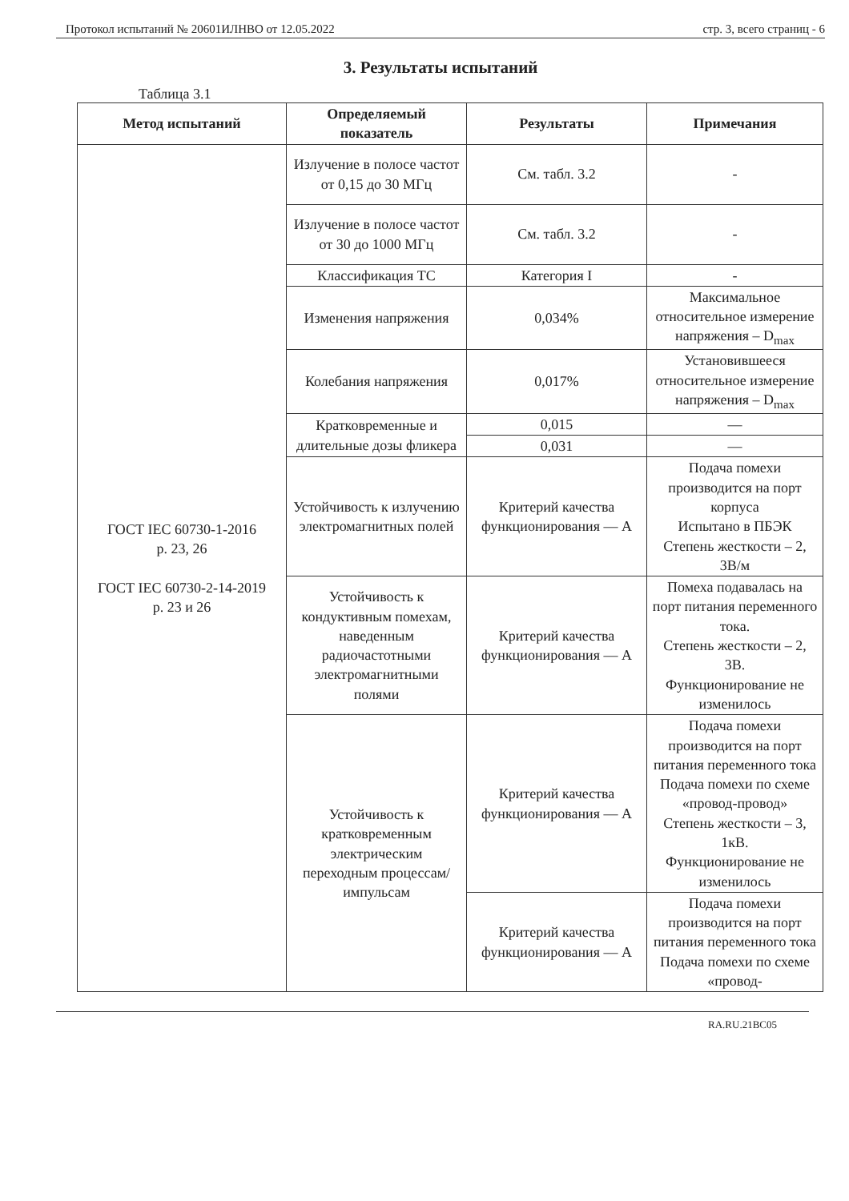Протокол испытаний № 20601ИЛНВО от 12.05.2022 стр. 3, всего страниц - 6
3. Результаты испытаний
Таблица 3.1
| Метод испытаний | Определяемый показатель | Результаты | Примечания |
| --- | --- | --- | --- |
| ГОСТ IEC 60730-1-2016 р. 23, 26 ГОСТ IEC 60730-2-14-2019 р. 23 и 26 | Излучение в полосе частот от 0,15 до 30 МГц | См. табл. 3.2 | - |
| | Излучение в полосе частот от 30 до 1000 МГц | См. табл. 3.2 | - |
| | Классификация ТС | Категория I | - |
| | Изменения напряжения | 0,034% | Максимальное относительное измерение напряжения – D<sub>max</sub> |
| | Колебания напряжения | 0,017% | Установившееся относительное измерение напряжения – D<sub>max</sub> |
| | Кратковременные и длительные дозы фликера | 0,015 | — |
| | | 0,031 | — |
| | Устойчивость к излучению электромагнитных полей | Критерий качества функционирования — А | Подача помехи производится на порт корпуса Испытано в ПБЭК Степень жесткости – 2, 3В/м |
| | Устойчивость к кондуктивным помехам, наведенным радиочастотными электромагнитными полями | Критерий качества функционирования — А | Помеха подавалась на порт питания переменного тока. Степень жесткости – 2, 3В. Функционирование не изменилось |
| | Устойчивость к кратковременным электрическим переходным процессам/импульсам | Критерий качества функционирования — А | Подача помехи производится на порт питания переменного тока Подача помехи по схеме «провод-провод» Степень жесткости – 3, 1кВ. Функционирование не изменилось |
| | | Критерий качества функционирования — А | Подача помехи производится на порт питания переменного тока Подача помехи по схеме «провод- |
RA.RU.21ВС05